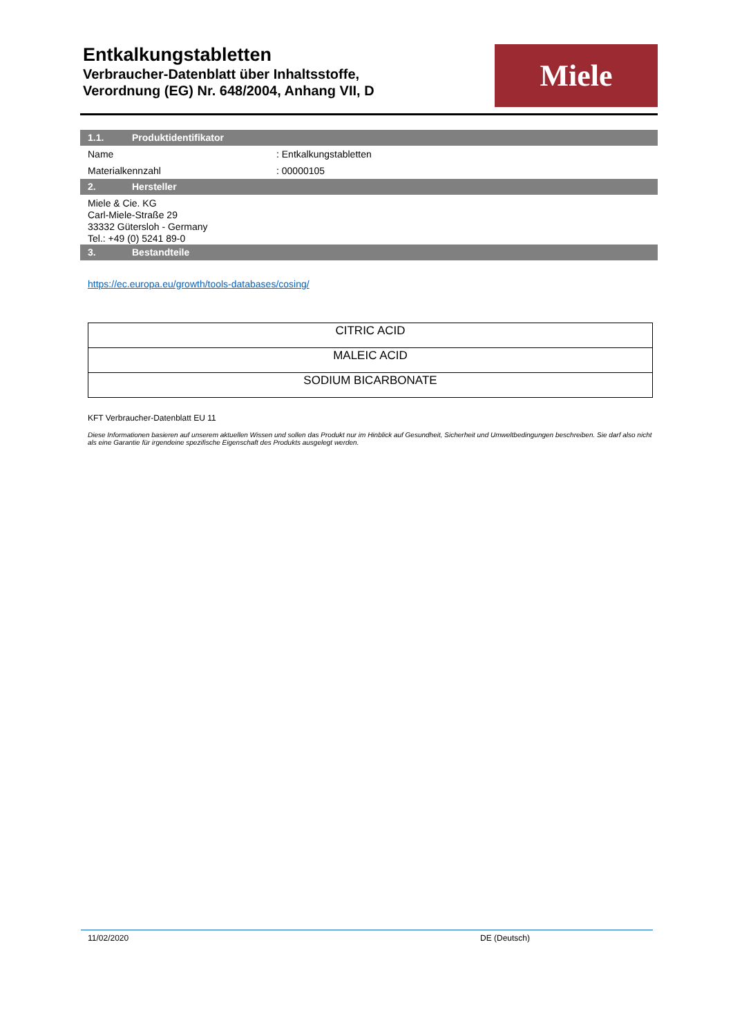Entkalkungstabletten
Verbraucher-Datenblatt über Inhaltsstoffe,
Verordnung (EG) Nr. 648/2004, Anhang VII, D
Miele
1.1. Produktidentifikator
Name: Entkalkungstabletten
Materialkennzahl: 00000105
2. Hersteller
Miele & Cie. KG
Carl-Miele-Straße 29
33332 Gütersloh - Germany
Tel.: +49 (0) 5241 89-0
3. Bestandteile
https://ec.europa.eu/growth/tools-databases/cosing/
| CITRIC ACID |
| MALEIC ACID |
| SODIUM BICARBONATE |
KFT Verbraucher-Datenblatt EU 11
Diese Informationen basieren auf unserem aktuellen Wissen und sollen das Produkt nur im Hinblick auf Gesundheit, Sicherheit und Umweltbedingungen beschreiben. Sie darf also nicht als eine Garantie für irgendeine spezifische Eigenschaft des Produkts ausgelegt werden.
11/02/2020 DE (Deutsch)